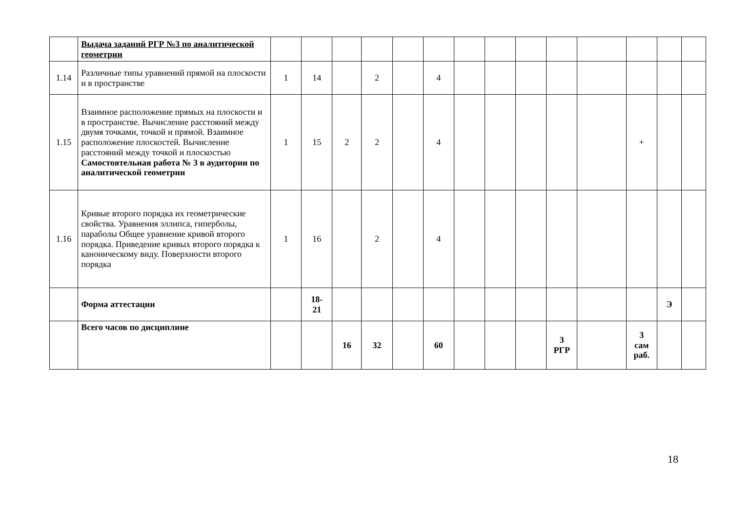| | Выдача заданий РГР №3 по аналитической геометрии | | | | | | | | | | | | | | |
| 1.14 | Различные типы уравнений прямой на плоскости и в пространстве | 1 | 14 | | 2 | | 4 | | | | | | | | |
| 1.15 | Взаимное расположение прямых на плоскости и в пространстве. Вычисление расстояний между двумя точками, точкой и прямой. Взаимное расположение плоскостей. Вычисление расстояний между точкой и плоскостью Самостоятельная работа № 3 в аудитории по аналитической геометрии | 1 | 15 | 2 | 2 | | 4 | | | | | | + | | |
| 1.16 | Кривые второго порядка их геометрические свойства. Уравнения эллипса, гиперболы, параболы Общее уравнение кривой второго порядка. Приведение кривых второго порядка к каноническому виду. Поверхности второго порядка | 1 | 16 | | 2 | | 4 | | | | | | | | |
| | Форма аттестации | | 18- 21 | | | | | | | | | | | Э | |
| | Всего часов по дисциплине | | | 16 | 32 | | 60 | | | | 3 РГР | | 3 сам раб. | | |
18